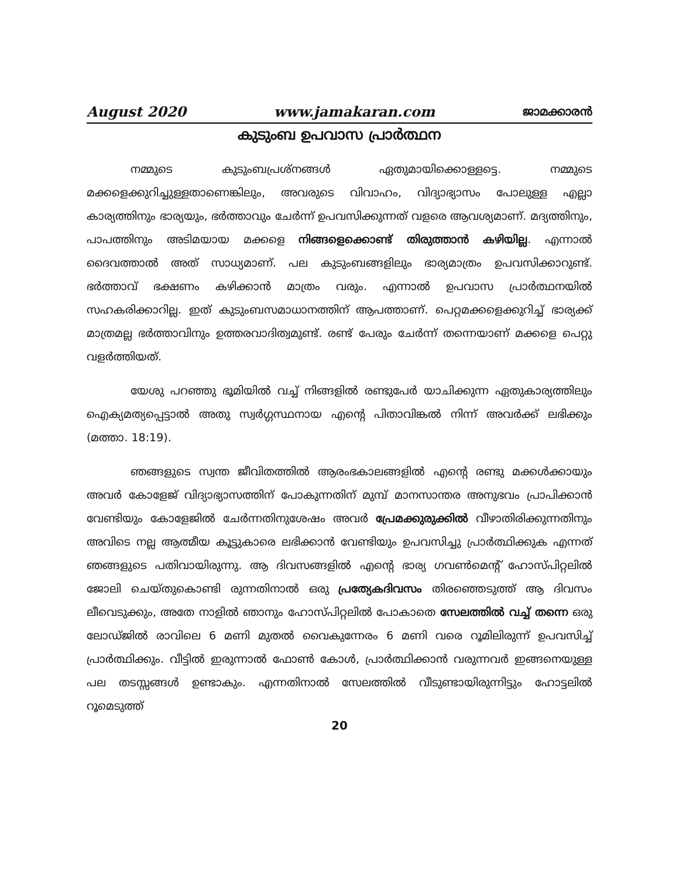August 2020 www.jamakaran.com ജാമക്കാരൻ
കുടുംബ ഉപവാസ പ്രാർത്ഥന
നമ്മുടെ കുടുംബപ്രശ്നങ്ങൾ ഏതുമായിക്കൊള്ളട്ടെ. നമ്മുടെ മക്കളെക്കുറിച്ചുള്ളതാണെങ്കിലും, അവരുടെ വിവാഹം, വിദ്യാഭ്യാസം പോലുള്ള എല്ലാ കാര്യത്തിനും ഭാര്യയും, ഭർത്താവും ചേർന്ന് ഉപവസിക്കുന്നത് വളരെ ആവശ്യമാണ്. മദ്യത്തിനും, പാപത്തിനും അടിമയായ മക്കളെ നിങ്ങളെക്കൊണ്ട് തിരുത്താൻ കഴിയില്ല. എന്നാൽ ദൈവത്താൽ അത് സാധ്യമാണ്. പല കുടുംബങ്ങളിലും ഭാര്യമാത്രം ഉപവസിക്കാറുണ്ട്. ഭർത്താവ് ഭക്ഷണം കഴിക്കാൻ മാത്രം വരും. എന്നാൽ ഉപവാസ പ്രാർത്ഥനയിൽ സഹകരിക്കാറില്ല. ഇത് കുടുംബസമാധാനത്തിന് ആപത്താണ്. പെറ്റമക്കളെക്കുറിച്ച് ഭാര്യക്ക് മാത്രമല്ല ഭർത്താവിനും ഉത്തരവാദിത്വമുണ്ട്. രണ്ട് പേരും ചേർന്ന് തന്നെയാണ് മക്കളെ പെറ്റു വളർത്തിയത്.
യേശു പറഞ്ഞു ഭൂമിയിൽ വച്ച് നിങ്ങളിൽ രണ്ടുപേർ യാചിക്കുന്ന ഏതുകാര്യത്തിലും ഐക്യമത്യപ്പെട്ടാൽ അതു സ്വർഗ്ഗസ്ഥനായ എന്റെ പിതാവിങ്കൽ നിന്ന് അവർക്ക് ലഭിക്കും (മത്താ. 18:19).
ഞങ്ങളുടെ സ്വന്ത ജീവിതത്തിൽ ആരംഭകാലങ്ങളിൽ എന്റെ രണ്ടു മക്കൾക്കായും അവർ കോളേജ് വിദ്യാഭ്യാസത്തിന് പോകുന്നതിന് മുമ്പ് മാനസാന്തര അനുഭവം പ്രാപിക്കാൻ വേണ്ടിയും കോളേജിൽ ചേർന്നതിനുശേഷം അവർ പ്രേമക്കുരുക്കിൽ വീഴാതിരിക്കുന്നതിനും അവിടെ നല്ല ആത്മീയ കൂട്ടുകാരെ ലഭിക്കാൻ വേണ്ടിയും ഉപവസിച്ചു പ്രാർത്ഥിക്കുക എന്നത് ഞങ്ങളുടെ പതിവായിരുന്നു. ആ ദിവസങ്ങളിൽ എന്റെ ഭാര്യ ഗവൺമെന്റ് ഹോസ്പിറ്റലിൽ ജോലി ചെയ്തുകൊണ്ടി രുന്നതിനാൽ ഒരു പ്രത്യേകദിവസം തിരഞ്ഞെടുത്ത് ആ ദിവസം ലീവെടുക്കും, അതേ നാളിൽ ഞാനും ഹോസ്പിറ്റലിൽ പോകാതെ സേലത്തിൽ വച്ച് തന്നെ ഒരു ലോഡ്ജിൽ രാവിലെ 6 മണി മുതൽ വൈകുന്നേരം 6 മണി വരെ റൂമിലിരുന്ന് ഉപവസിച്ച് പ്രാർത്ഥിക്കും. വീട്ടിൽ ഇരുന്നാൽ ഫോൺ കോൾ, പ്രാർത്ഥിക്കാൻ വരുന്നവർ ഇങ്ങനെയുള്ള പല തടസ്സങ്ങൾ ഉണ്ടാകും. എന്നതിനാൽ സേലത്തിൽ വീടുണ്ടായിരുന്നിട്ടും ഹോട്ടലിൽ റൂമെടുത്ത്
20